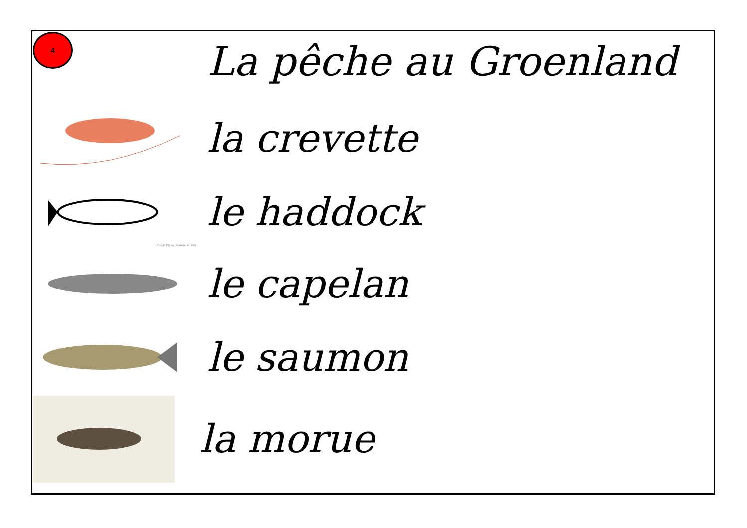4
La pêche au Groenland
la crevette
le haddock
Crédit Photo : Pauline Guillet
le capelan
le saumon
la morue